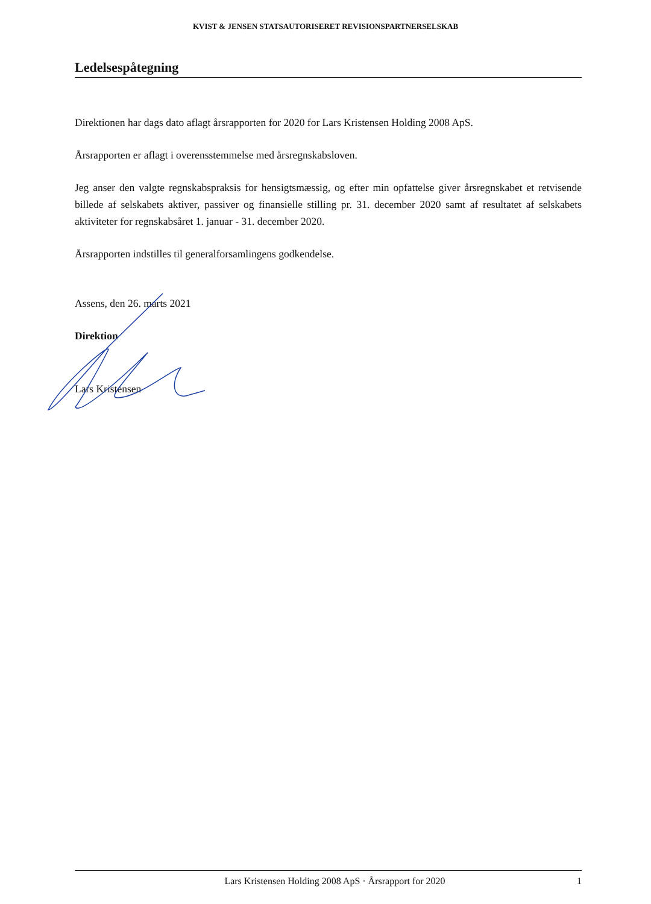KVIST & JENSEN STATSAUTORISERET REVISIONSPARTNERSELSKAB
Ledelsespåtegning
Direktionen har dags dato aflagt årsrapporten for 2020 for Lars Kristensen Holding 2008 ApS.
Årsrapporten er aflagt i overensstemmelse med årsregnskabsloven.
Jeg anser den valgte regnskabspraksis for hensigtsmæssig, og efter min opfattelse giver årsregnskabet et retvisende billede af selskabets aktiver, passiver og finansielle stilling pr. 31. december 2020 samt af resultatet af selskabets aktiviteter for regnskabsåret 1. januar - 31. december 2020.
Årsrapporten indstilles til generalforsamlingens godkendelse.
Assens, den 26. marts 2021
Direktion
Lars Kristensen
Lars Kristensen Holding 2008 ApS · Årsrapport for 2020 1